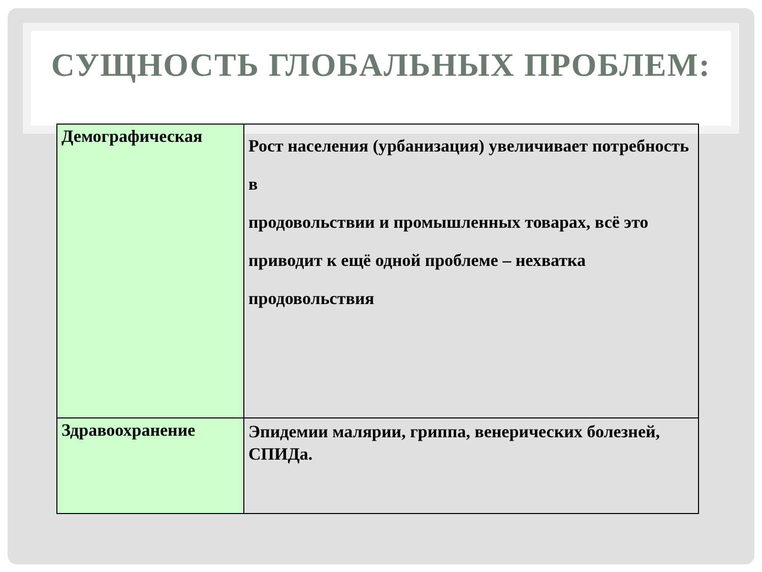СУЩНОСТЬ ГЛОБАЛЬНЫХ ПРОБЛЕМ:
| Демографическая | Рост населения (урбанизация) увеличивает потребность в продовольствии и промышленных товарах, всё это приводит к ещё одной проблеме – нехватка продовольствия |
| Здравоохранение | Эпидемии малярии, гриппа, венерических болезней, СПИДа. |